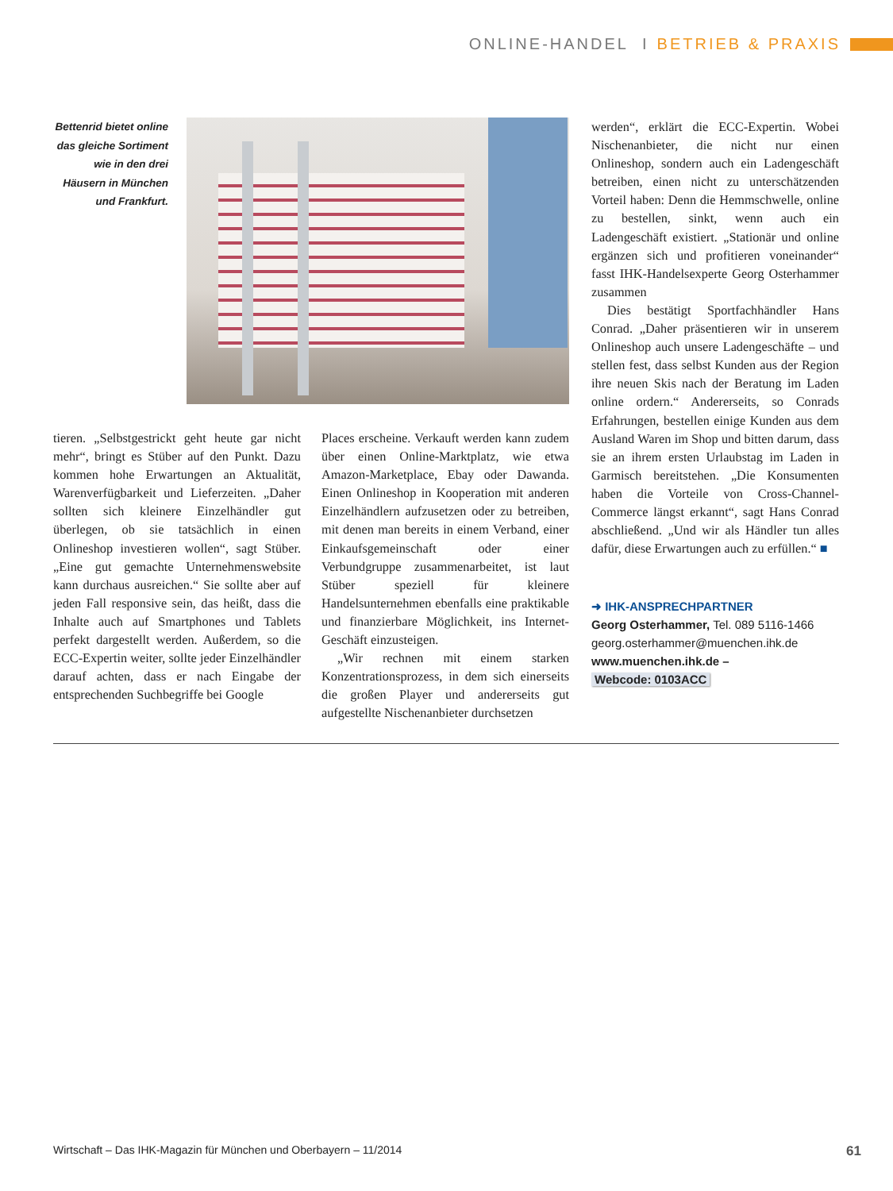ONLINE-HANDEL I BETRIEB & PRAXIS
Bettenrid bietet online das gleiche Sortiment wie in den drei Häusern in München und Frankfurt.
tieren. „Selbstgestrickt geht heute gar nicht mehr“, bringt es Stüber auf den Punkt. Dazu kommen hohe Erwartungen an Aktualität, Warenverfügbarkeit und Lieferzeiten. „Daher sollten sich kleinere Einzelhändler gut überlegen, ob sie tatsächlich in einen Onlineshop investieren wollen“, sagt Stüber. „Eine gut gemachte Unternehmenswebsite kann durchaus ausreichen.“ Sie sollte aber auf jeden Fall responsive sein, das heißt, dass die Inhalte auch auf Smartphones und Tablets perfekt dargestellt werden. Außerdem, so die ECC-Expertin weiter, sollte jeder Einzelhändler darauf achten, dass er nach Eingabe der entsprechenden Suchbegriffe bei Google
Places erscheine. Verkauft werden kann zudem über einen Online-Marktplatz, wie etwa Amazon-Marketplace, Ebay oder Dawanda. Einen Onlineshop in Kooperation mit anderen Einzelhändlern aufzusetzen oder zu betreiben, mit denen man bereits in einem Verband, einer Einkaufsgemeinschaft oder einer Verbundgruppe zusammenarbeitet, ist laut Stüber speziell für kleinere Handelsunternehmen ebenfalls eine praktikable und finanzierbare Möglichkeit, ins Internet-Geschäft einzusteigen.
„Wir rechnen mit einem starken Konzentrationsprozess, in dem sich einerseits die großen Player und andererseits gut aufgestellte Nischenanbieter durchsetzen
werden“, erklärt die ECC-Expertin. Wobei Nischenanbieter, die nicht nur einen Onlineshop, sondern auch ein Ladengeschäft betreiben, einen nicht zu unterschätzenden Vorteil haben: Denn die Hemmschwelle, online zu bestellen, sinkt, wenn auch ein Ladengeschäft existiert. „Stationär und online ergänzen sich und profitieren voneinander“ fasst IHK-Handelsexperte Georg Osterhammer zusammen
Dies bestätigt Sportfachhändler Hans Conrad. „Daher präsentieren wir in unserem Onlineshop auch unsere Ladengeschäfte – und stellen fest, dass selbst Kunden aus der Region ihre neuen Skis nach der Beratung im Laden online ordern.“ Andererseits, so Conrads Erfahrungen, bestellen einige Kunden aus dem Ausland Waren im Shop und bitten darum, dass sie an ihrem ersten Urlaubstag im Laden in Garmisch bereitstehen. „Die Konsumenten haben die Vorteile von Cross-Channel-Commerce längst erkannt“, sagt Hans Conrad abschließend. „Und wir als Händler tun alles dafür, diese Erwartungen auch zu erfüllen.“ ■
➜ IHK-ANSPRECHPARTNER
Georg Osterhammer, Tel. 089 5116-1466
georg.osterhammer@muenchen.ihk.de
www.muenchen.ihk.de –
Webcode: 0103ACC
Wirtschaft – Das IHK-Magazin für München und Oberbayern – 11/2014 61